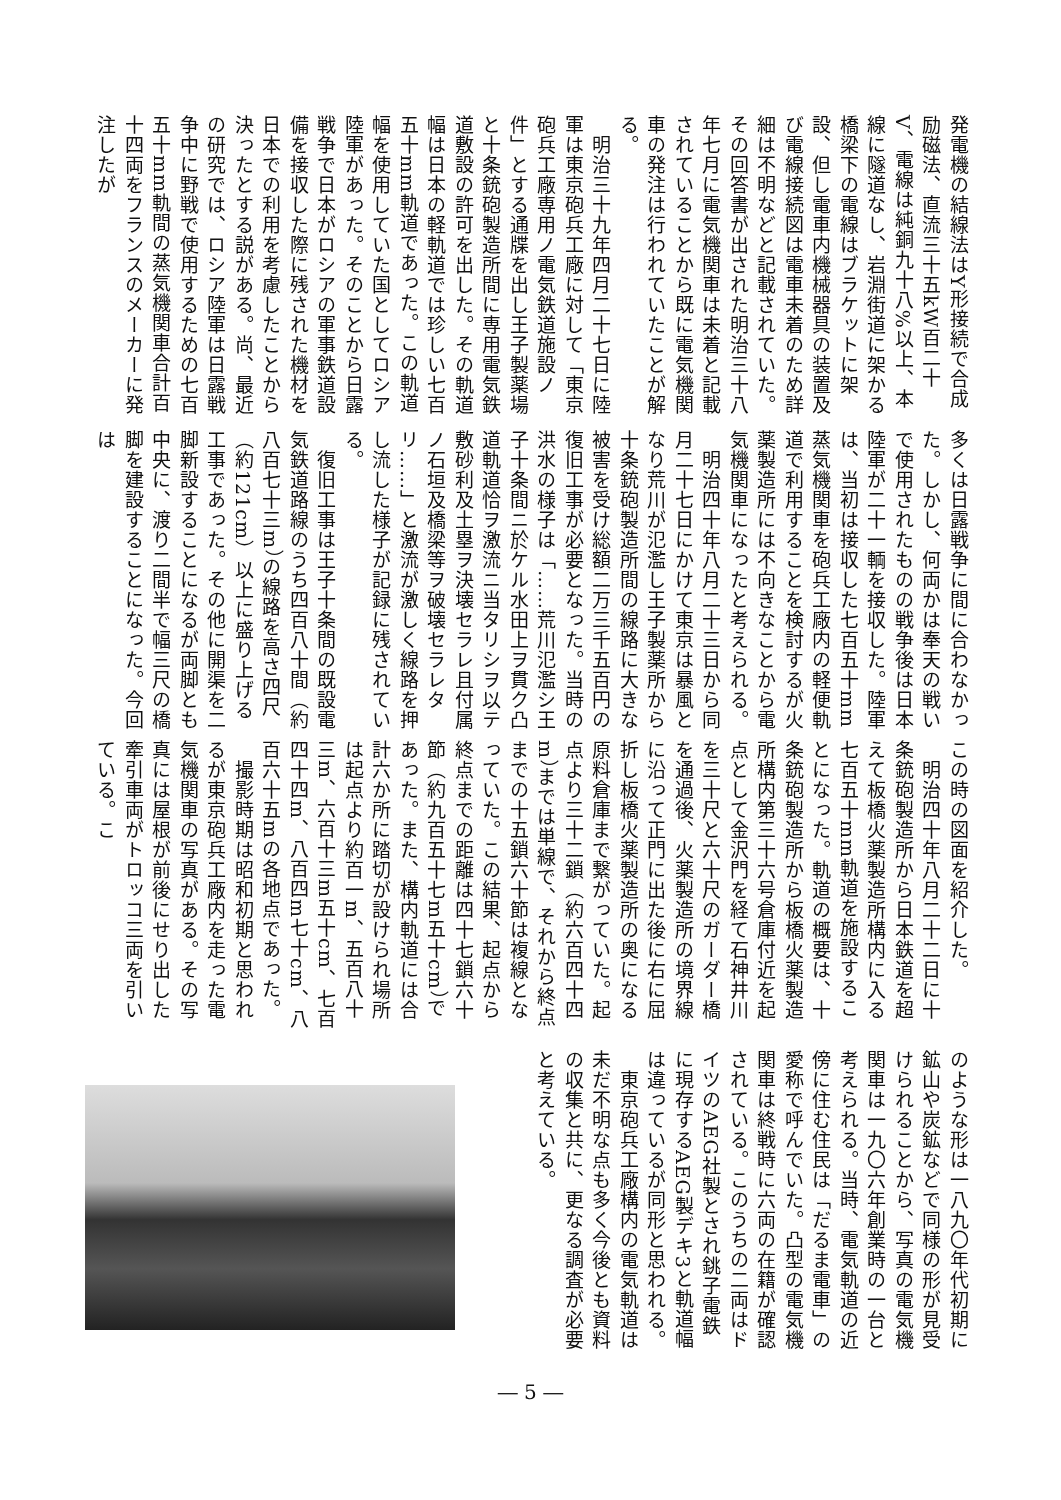発電機の結線法はY形接続で合成励磁法、直流三十五kW百二十V、電線は純銅九十八%以上、本線に隧道なし、岩淵街道に架かる橋梁下の電線はブラケットに架設、但し電車内機械器具の装置及び電線接続図は電車未着のため詳細は不明などと記載されていた。その回答書が出された明治三十八年七月に電気機関車は未着と記載されていることから既に電気機関車の発注は行われていたことが解る。
　明治三十九年四月二十七日に陸軍は東京砲兵工廠に対して「東京砲兵工廠専用ノ電気鉄道施設ノ件」とする通牒を出し王子製薬場と十条銃砲製造所間に専用電気鉄道敷設の許可を出した。その軌道幅は日本の軽軌道では珍しい七百五十mm軌道であった。この軌道幅を使用していた国としてロシア陸軍があった。そのことから日露戦争で日本がロシアの軍事鉄道設備を接収した際に残された機材を日本での利用を考慮したことから決ったとする説がある。尚、最近の研究では、ロシア陸軍は日露戦争中に野戦で使用するための七百五十mm軌間の蒸気機関車合計百十四両をフランスのメーカーに発注したが
多くは日露戦争に間に合わなかった。しかし、何両かは奉天の戦いで使用されたものの戦争後は日本陸軍が二十一輌を接収した。陸軍は、当初は接収した七百五十mm蒸気機関車を砲兵工廠内の軽便軌道で利用することを検討するが火薬製造所には不向きなことから電気機関車になったと考えられる。
　明治四十年八月二十三日から同月二十七日にかけて東京は暴風となり荒川が氾濫し王子製薬所から十条銃砲製造所間の線路に大きな被害を受け総額二万三千五百円の復旧工事が必要となった。当時の洪水の様子は「……荒川氾濫シ王子十条間ニ於ケル水田上ヲ貫ク凸道軌道恰ヲ激流ニ当タリシヲ以テ敷砂利及土塁ヲ決壊セラレ且付属ノ石垣及橋梁等ヲ破壊セラレタリ……」と激流が激しく線路を押し流した様子が記録に残されている。
　復旧工事は王子十条間の既設電気鉄道路線のうち四百八十間（約八百七十三m）の線路を高さ四尺（約121cm）以上に盛り上げる工事であった。その他に開渠を二脚新設することになるが両脚とも中央に、渡り二間半で幅三尺の橋脚を建設することになった。今回は
この時の図面を紹介した。
　明治四十年八月二十二日に十条銃砲製造所から日本鉄道を超えて板橋火薬製造所構内に入る七百五十mm軌道を施設することになった。軌道の概要は、十条銃砲製造所から板橋火薬製造所構内第三十六号倉庫付近を起点として金沢門を経て石神井川を三十尺と六十尺のガーダー橋を通過後、火薬製造所の境界線に沿って正門に出た後に右に屈折し板橋火薬製造所の奥になる原料倉庫まで繋がっていた。起点より三十二鎖（約六百四十四m）までは単線で、それから終点までの十五鎖六十節は複線となっていた。この結果、起点から終点までの距離は四十七鎖六十節（約九百五十七m五十cm）であった。また、構内軌道には合計六か所に踏切が設けられ場所は起点より約百一m、五百八十三m、六百十三m五十cm、七百四十四m、八百四m七十cm、八百六十五mの各地点であった。
　撮影時期は昭和初期と思われるが東京砲兵工廠内を走った電気機関車の写真がある。その写真には屋根が前後にせり出した牽引車両がトロッコ三両を引いている。こ
のような形は一八九〇年代初期に鉱山や炭鉱などで同様の形が見受けられることから、写真の電気機関車は一九〇六年創業時の一台と考えられる。当時、電気軌道の近傍に住む住民は「だるま電車」の愛称で呼んでいた。凸型の電気機関車は終戦時に六両の在籍が確認されている。このうちの二両はドイツのAEG社製とされ銚子電鉄に現存するAEG製デキ3と軌道幅は違っているが同形と思われる。
　東京砲兵工廠構内の電気軌道は未だ不明な点も多く今後とも資料の収集と共に、更なる調査が必要と考えている。
― 5 ―